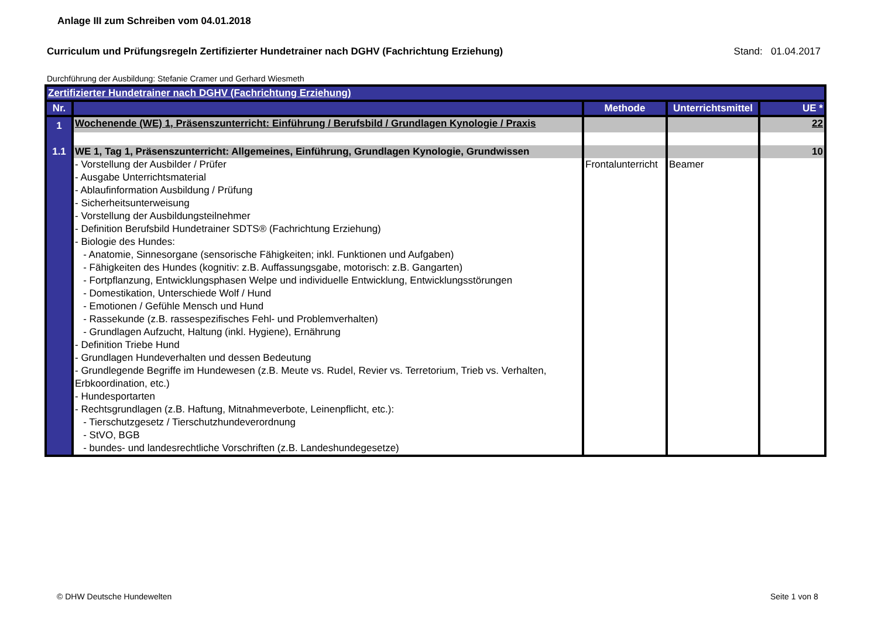Anlage III zum Schreiben vom 04.01.2018
Curriculum und Prüfungsregeln Zertifizierter Hundetrainer nach DGHV (Fachrichtung Erziehung) Stand: 01.04.2017
Durchführung der Ausbildung: Stefanie Cramer und Gerhard Wiesmeth
| Zertifizierter Hundetrainer nach DGHV (Fachrichtung Erziehung) | | | | |
| Nr. | | Methode | Unterrichtsmittel | UE * |
| 1 | Wochenende (WE) 1, Präsenszunterricht: Einführung / Berufsbild / Grundlagen Kynologie / Praxis | | | 22 |
| 1.1 | WE 1, Tag 1, Präsenszunterricht: Allgemeines, Einführung, Grundlagen Kynologie, Grundwissen | | | 10 |
| | - Vorstellung der Ausbilder / Prüfer - Ausgabe Unterrichtsmaterial - Ablaufinformation Ausbildung / Prüfung - Sicherheitsunterweisung - Vorstellung der Ausbildungsteilnehmer - Definition Berufsbild Hundetrainer SDTS® (Fachrichtung Erziehung) - Biologie des Hundes: - Anatomie, Sinnesorgane (sensorische Fähigkeiten; inkl. Funktionen und Aufgaben) - Fähigkeiten des Hundes (kognitiv: z.B. Auffassungsgabe, motorisch: z.B. Gangarten) - Fortpflanzung, Entwicklungsphasen Welpe und individuelle Entwicklung, Entwicklungsstörungen - Domestikation, Unterschiede Wolf / Hund - Emotionen / Gefühle Mensch und Hund - Rassekunde (z.B. rassespezifisches Fehl- und Problemverhalten) - Grundlagen Aufzucht, Haltung (inkl. Hygiene), Ernährung - Definition Triebe Hund - Grundlagen Hundeverhalten und dessen Bedeutung - Grundlegende Begriffe im Hundewesen (z.B. Meute vs. Rudel, Revier vs. Terretorium, Trieb vs. Verhalten, Erbkoordination, etc.) - Hundesportarten - Rechtsgrundlagen (z.B. Haftung, Mitnahmeverbote, Leinenpflicht, etc.): - Tierschutzgesetz / Tierschutzhundeverordnung - StVO, BGB - bundes- und landesrechtliche Vorschriften (z.B. Landeshundegesetze) | Frontalunterricht | Beamer | |
© DHW Deutsche Hundewelten Seite 1 von 8